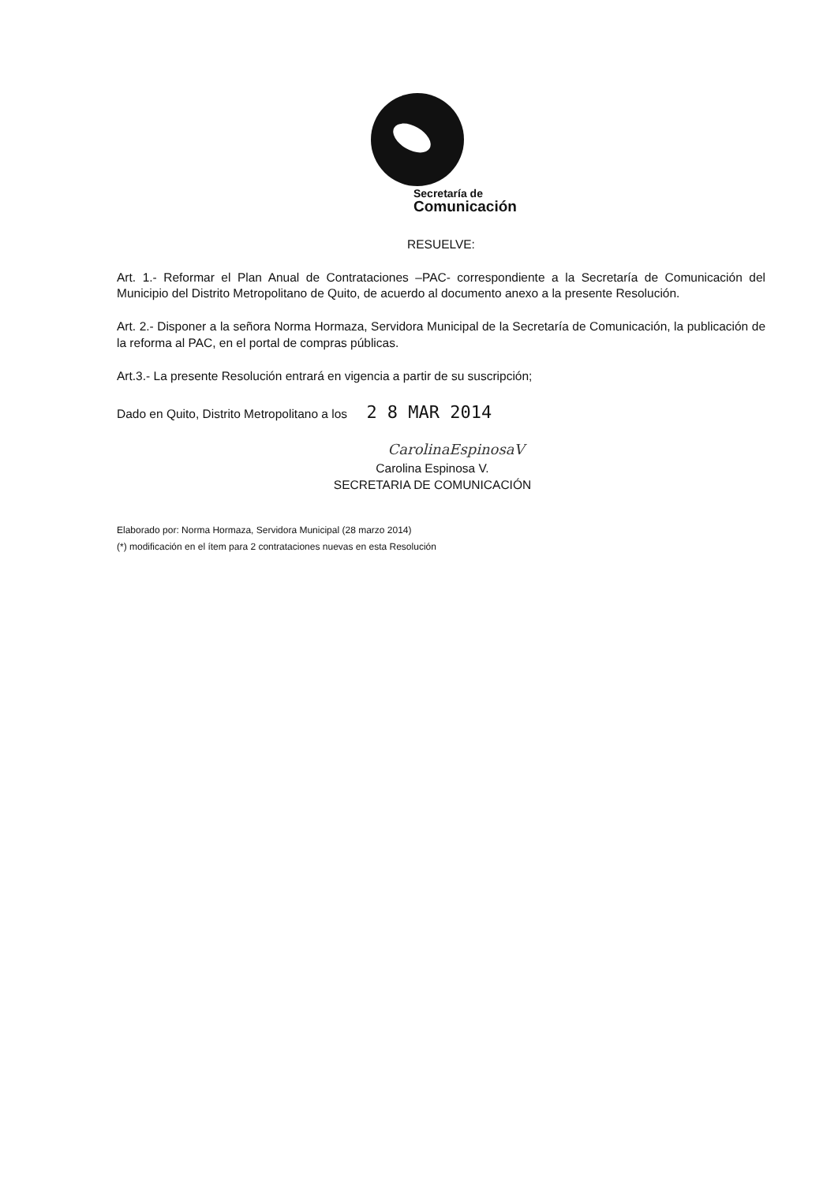Secretaría de
Comunicación
RESUELVE:
Art. 1.- Reformar el Plan Anual de Contrataciones –PAC- correspondiente a la Secretaría de Comunicación del Municipio del Distrito Metropolitano de Quito, de acuerdo al documento anexo a la presente Resolución.
Art. 2.- Disponer a la señora Norma Hormaza, Servidora Municipal de la Secretaría de Comunicación, la publicación de la reforma al PAC, en el portal de compras públicas.
Art.3.- La presente Resolución entrará en vigencia a partir de su suscripción;
Dado en Quito, Distrito Metropolitano a los 2 8 MAR 2014
CarolinaEspinosaV
Carolina Espinosa V.
SECRETARIA DE COMUNICACIÓN
Elaborado por: Norma Hormaza, Servidora Municipal (28 marzo 2014)
(*) modificación en el ítem para 2 contrataciones nuevas en esta Resolución